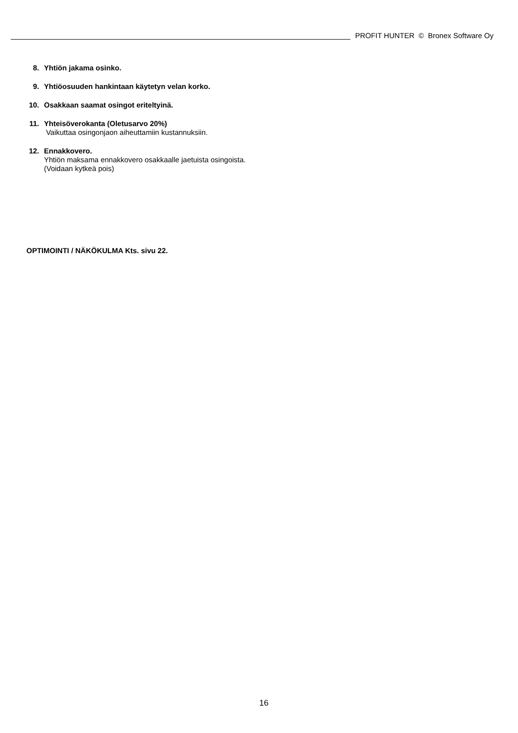PROFIT HUNTER © Bronex Software Oy
8. Yhtiön jakama osinko.
9. Yhtiöosuuden hankintaan käytetyn velan korko.
10. Osakkaan saamat osingot eriteltyinä.
11. Yhteisöverokanta (Oletusarvo 20%)
Vaikuttaa osingonjaon aiheuttamiin kustannuksiin.
12. Ennakkovero.
Yhtiön maksama ennakkovero osakkaalle jaetuista osingoista.
(Voidaan kytkeä pois)
OPTIMOINTI / NÄKÖKULMA Kts. sivu 22.
16